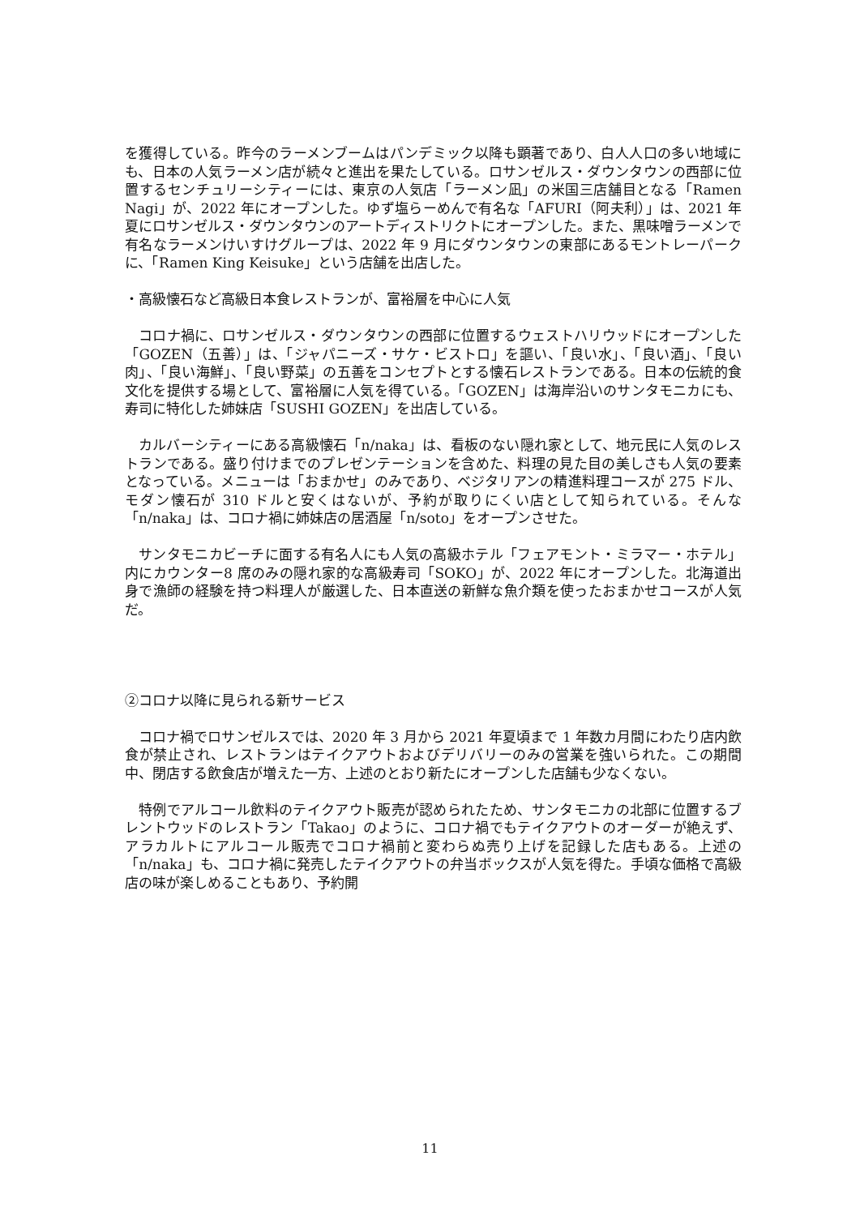を獲得している。昨今のラーメンブームはパンデミック以降も顕著であり、白人人口の多い地域にも、日本の人気ラーメン店が続々と進出を果たしている。ロサンゼルス・ダウンタウンの西部に位置するセンチュリーシティーには、東京の人気店「ラーメン凪」の米国三店舗目となる「Ramen Nagi」が、2022 年にオープンした。ゆず塩らーめんで有名な「AFURI（阿夫利）」は、2021 年夏にロサンゼルス・ダウンタウンのアートディストリクトにオープンした。また、黒味噌ラーメンで有名なラーメンけいすけグループは、2022 年 9 月にダウンタウンの東部にあるモントレーパークに、「Ramen King Keisuke」という店舗を出店した。
・高級懐石など高級日本食レストランが、富裕層を中心に人気
コロナ禍に、ロサンゼルス・ダウンタウンの西部に位置するウェストハリウッドにオープンした「GOZEN（五善）」は、「ジャパニーズ・サケ・ビストロ」を謳い、「良い水」、「良い酒」、「良い肉」、「良い海鮮」、「良い野菜」の五善をコンセプトとする懐石レストランである。日本の伝統的食文化を提供する場として、富裕層に人気を得ている。「GOZEN」は海岸沿いのサンタモニカにも、寿司に特化した姉妹店「SUSHI GOZEN」を出店している。
カルバーシティーにある高級懐石「n/naka」は、看板のない隠れ家として、地元民に人気のレストランである。盛り付けまでのプレゼンテーションを含めた、料理の見た目の美しさも人気の要素となっている。メニューは「おまかせ」のみであり、ベジタリアンの精進料理コースが 275 ドル、モダン懐石が 310 ドルと安くはないが、予約が取りにくい店として知られている。そんな「n/naka」は、コロナ禍に姉妹店の居酒屋「n/soto」をオープンさせた。
サンタモニカビーチに面する有名人にも人気の高級ホテル「フェアモント・ミラマー・ホテル」内にカウンター8 席のみの隠れ家的な高級寿司「SOKO」が、2022 年にオープンした。北海道出身で漁師の経験を持つ料理人が厳選した、日本直送の新鮮な魚介類を使ったおまかせコースが人気だ。
②コロナ以降に見られる新サービス
コロナ禍でロサンゼルスでは、2020 年 3 月から 2021 年夏頃まで 1 年数カ月間にわたり店内飲食が禁止され、レストランはテイクアウトおよびデリバリーのみの営業を強いられた。この期間中、閉店する飲食店が増えた一方、上述のとおり新たにオープンした店舗も少なくない。
特例でアルコール飲料のテイクアウト販売が認められたため、サンタモニカの北部に位置するブレントウッドのレストラン「Takao」のように、コロナ禍でもテイクアウトのオーダーが絶えず、アラカルトにアルコール販売でコロナ禍前と変わらぬ売り上げを記録した店もある。上述の「n/naka」も、コロナ禍に発売したテイクアウトの弁当ボックスが人気を得た。手頃な価格で高級店の味が楽しめることもあり、予約開
11